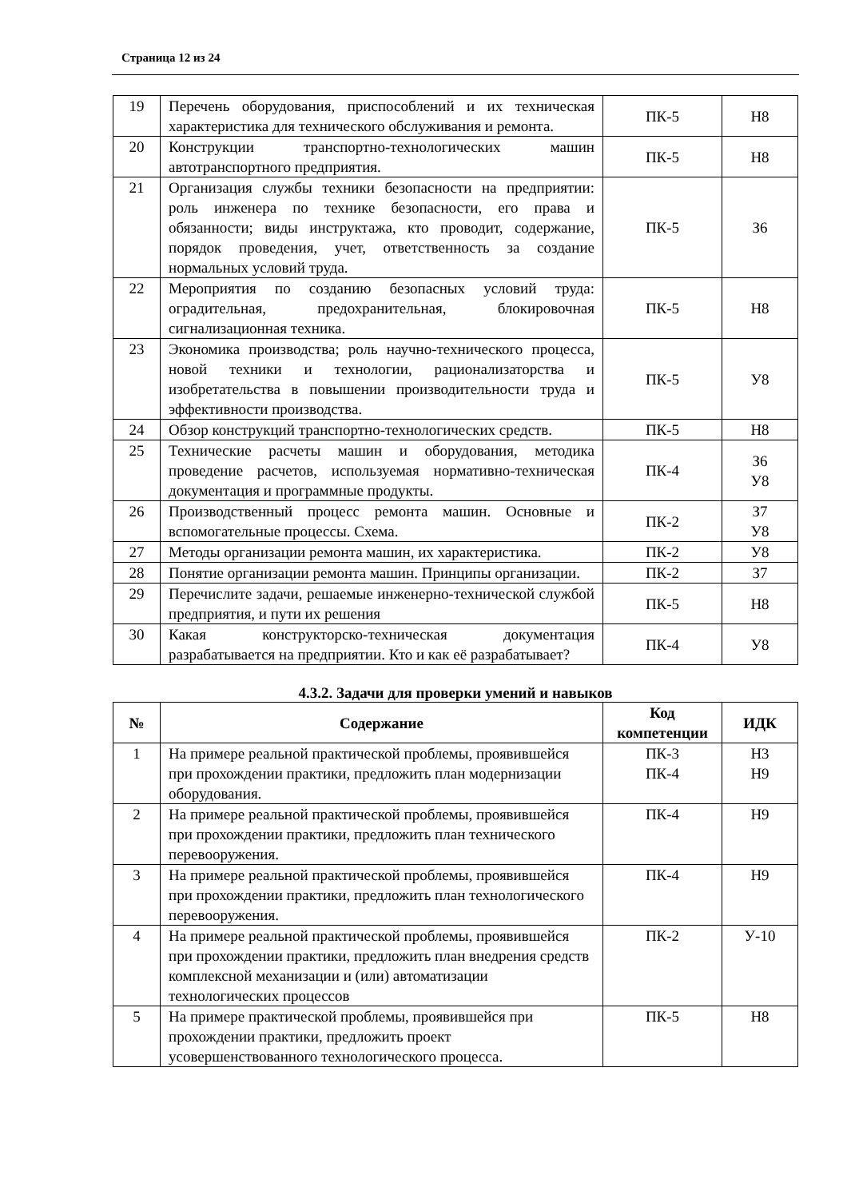Страница 12 из 24
| 19 | Перечень оборудования, приспособлений и их техническая характеристика для технического обслуживания и ремонта. | ПК-5 | Н8 |
| 20 | Конструкции транспортно-технологических машин автотранспортного предприятия. | ПК-5 | Н8 |
| 21 | Организация службы техники безопасности на предприятии: роль инженера по технике безопасности, его права и обязанности; виды инструктажа, кто проводит, содержание, порядок проведения, учет, ответственность за создание нормальных условий труда. | ПК-5 | З6 |
| 22 | Мероприятия по созданию безопасных условий труда: оградительная, предохранительная, блокировочная сигнализационная техника. | ПК-5 | Н8 |
| 23 | Экономика производства; роль научно-технического процесса, новой техники и технологии, рационализаторства и изобретательства в повышении производительности труда и эффективности производства. | ПК-5 | У8 |
| 24 | Обзор конструкций транспортно-технологических средств. | ПК-5 | Н8 |
| 25 | Технические расчеты машин и оборудования, методика проведение расчетов, используемая нормативно-техническая документация и программные продукты. | ПК-4 | З6 У8 |
| 26 | Производственный процесс ремонта машин. Основные и вспомогательные процессы. Схема. | ПК-2 | З7 У8 |
| 27 | Методы организации ремонта машин, их характеристика. | ПК-2 | У8 |
| 28 | Понятие организации ремонта машин. Принципы организации. | ПК-2 | З7 |
| 29 | Перечислите задачи, решаемые инженерно-технической службой предприятия, и пути их решения | ПК-5 | Н8 |
| 30 | Какая конструкторско-техническая документация разрабатывается на предприятии. Кто и как её разрабатывает? | ПК-4 | У8 |
4.3.2. Задачи для проверки умений и навыков
| № | Содержание | Код компетенции | ИДК |
| --- | --- | --- | --- |
| 1 | На примере реальной практической проблемы, проявившейся при прохождении практики, предложить план модернизации оборудования. | ПК-3 ПК-4 | Н3 Н9 |
| 2 | На примере реальной практической проблемы, проявившейся при прохождении практики, предложить план технического перевооружения. | ПК-4 | Н9 |
| 3 | На примере реальной практической проблемы, проявившейся при прохождении практики, предложить план технологического перевооружения. | ПК-4 | Н9 |
| 4 | На примере реальной практической проблемы, проявившейся при прохождении практики, предложить план внедрения средств комплексной механизации и (или) автоматизации технологических процессов | ПК-2 | У-10 |
| 5 | На примере практической проблемы, проявившейся при прохождении практики, предложить проект усовершенствованного технологического процесса. | ПК-5 | Н8 |